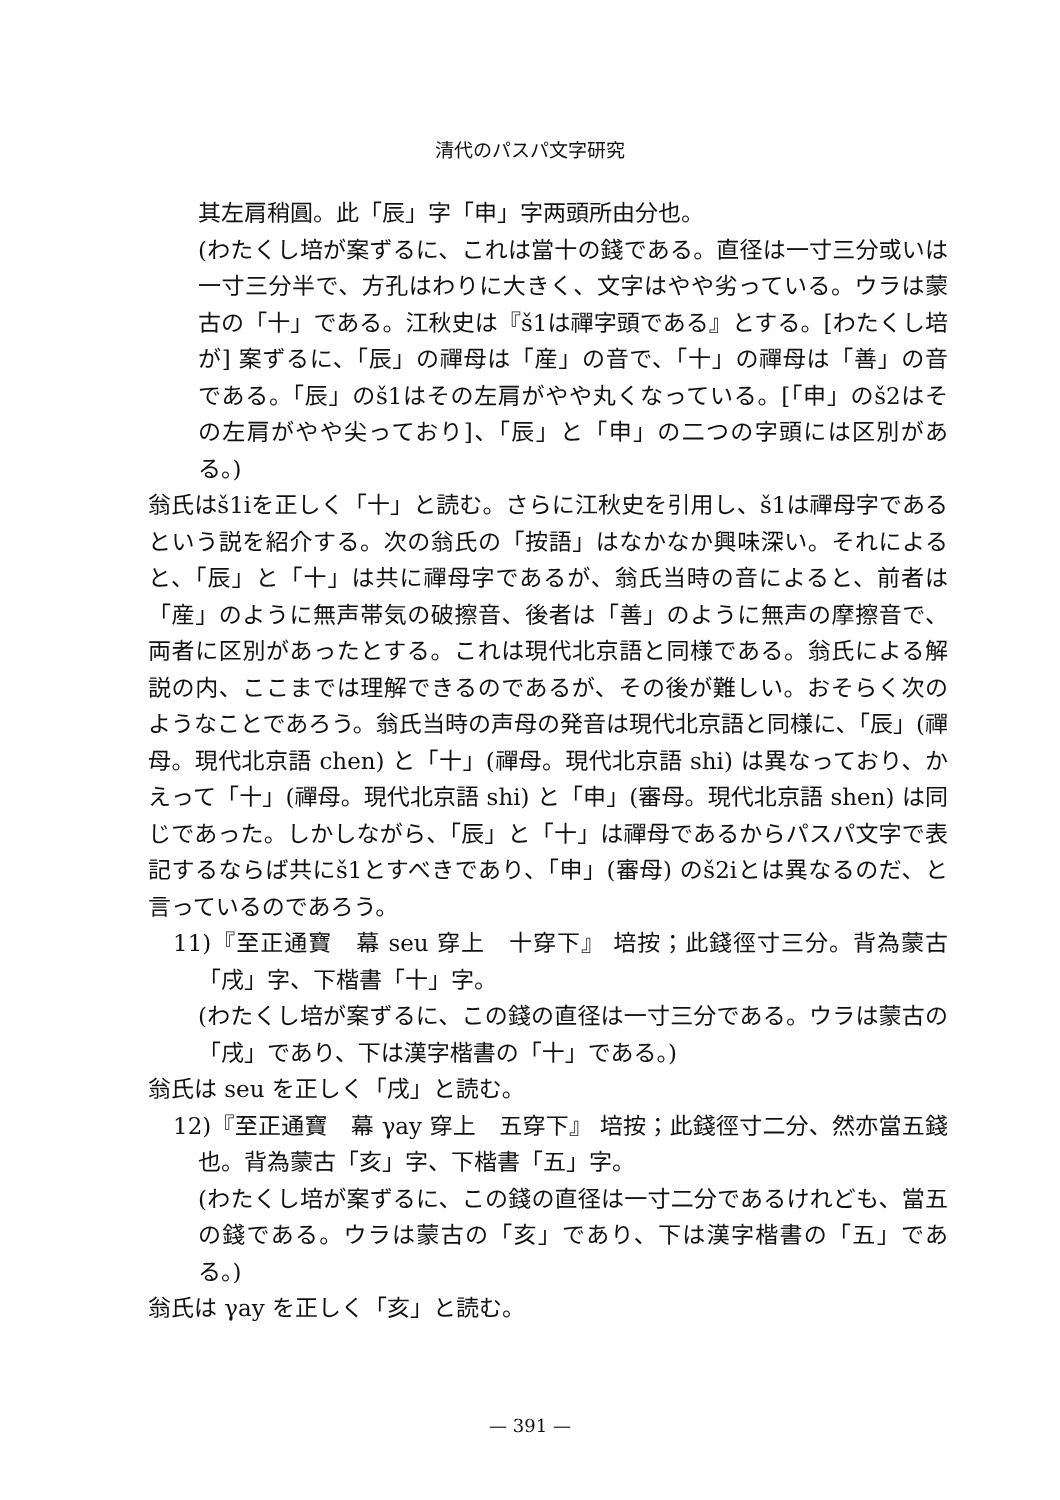清代のパスパ文字研究
其左肩稍圓。此「辰」字「申」字两頭所由分也。
(わたくし培が案ずるに、これは當十の錢である。直径は一寸三分或いは一寸三分半で、方孔はわりに大きく、文字はやや劣っている。ウラは蒙古の「十」である。江秋史は『š1は禪字頭である』とする。[わたくし培が] 案ずるに、「辰」の禪母は「産」の音で、「十」の禪母は「善」の音である。「辰」のš1はその左肩がやや丸くなっている。[「申」のš2はその左肩がやや尖っており]、「辰」と「申」の二つの字頭には区別がある。)
翁氏はš1iを正しく「十」と読む。さらに江秋史を引用し、š1は禪母字であるという説を紹介する。次の翁氏の「按語」はなかなか興味深い。それによると、「辰」と「十」は共に禪母字であるが、翁氏当時の音によると、前者は「産」のように無声帯気の破擦音、後者は「善」のように無声の摩擦音で、両者に区別があったとする。これは現代北京語と同様である。翁氏による解説の内、ここまでは理解できるのであるが、その後が難しい。おそらく次のようなことであろう。翁氏当時の声母の発音は現代北京語と同様に、「辰」(禪母。現代北京語 chen) と「十」(禪母。現代北京語 shi) は異なっており、かえって「十」(禪母。現代北京語 shi) と「申」(審母。現代北京語 shen) は同じであった。しかしながら、「辰」と「十」は禪母であるからパスパ文字で表記するならば共にš1とすべきであり、「申」(審母) のš2iとは異なるのだ、と言っているのであろう。
11)『至正通寶　幕 seu 穿上　十穿下』 培按；此錢徑寸三分。背為蒙古「戌」字、下楷書「十」字。
(わたくし培が案ずるに、この錢の直径は一寸三分である。ウラは蒙古の「戌」であり、下は漢字楷書の「十」である。)
翁氏は seu を正しく「戌」と読む。
12)『至正通寶　幕 γay 穿上　五穿下』 培按；此錢徑寸二分、然亦當五錢也。背為蒙古「亥」字、下楷書「五」字。
(わたくし培が案ずるに、この錢の直径は一寸二分であるけれども、當五の錢である。ウラは蒙古の「亥」であり、下は漢字楷書の「五」である。)
翁氏は γay を正しく「亥」と読む。
— 391 —